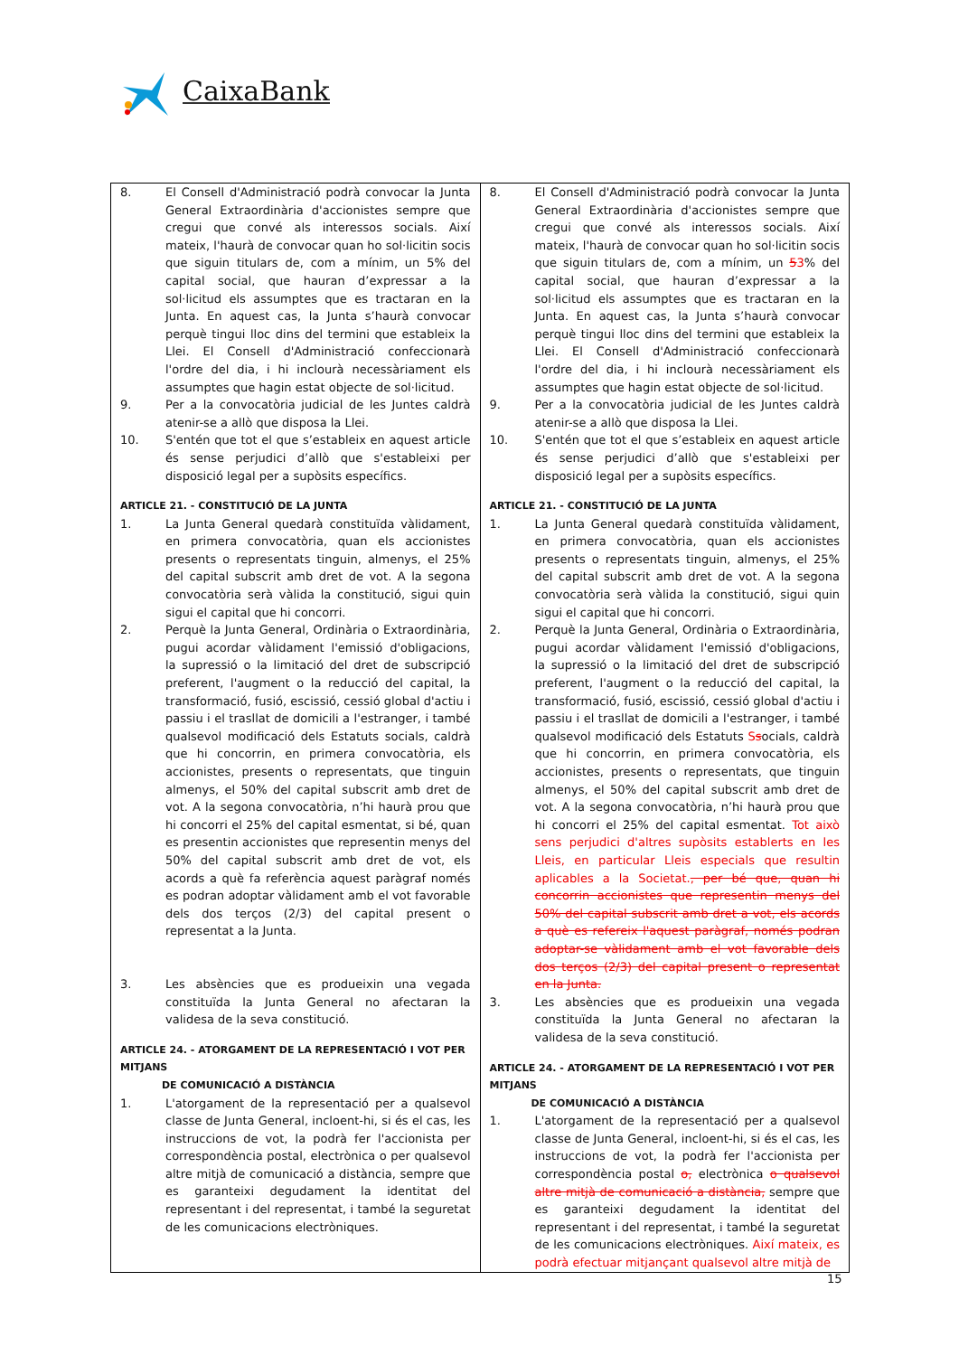CaixaBank
| 8. El Consell d'Administració podrà convocar la Junta General Extraordinària d'accionistes sempre que cregui que convé als interessos socials. Així mateix, l'haurà de convocar quan ho sol·licitin socis que siguin titulars de, com a mínim, un 5% del capital social, que hauran d’expressar a la sol·licitud els assumptes que es tractaran en la Junta. En aquest cas, la Junta s’haurà convocar perquè tingui lloc dins del termini que estableix la Llei. El Consell d'Administració confeccionarà l'ordre del dia, i hi inclourà necessàriament els assumptes que hagin estat objecte de sol·licitud. 9. Per a la convocatòria judicial de les Juntes caldrà atenir-se a allò que disposa la Llei. 10. S'entén que tot el que s’estableix en aquest article és sense perjudici d’allò que s'estableixi per disposició legal per a supòsits específics. ARTICLE 21. - CONSTITUCIÓ DE LA JUNTA 1. La Junta General quedarà constituïda vàlidament, en primera convocatòria, quan els accionistes presents o representats tinguin, almenys, el 25% del capital subscrit amb dret de vot. A la segona convocatòria serà vàlida la constitució, sigui quin sigui el capital que hi concorri. 2. Perquè la Junta General, Ordinària o Extraordinària, pugui acordar vàlidament l'emissió d'obligacions, la supressió o la limitació del dret de subscripció preferent, l'augment o la reducció del capital, la transformació, fusió, escissió, cessió global d'actiu i passiu i el trasllat de domicili a l'estranger, i també qualsevol modificació dels Estatuts socials, caldrà que hi concorrin, en primera convocatòria, els accionistes, presents o representats, que tinguin almenys, el 50% del capital subscrit amb dret de vot. A la segona convocatòria, n’hi haurà prou que hi concorri el 25% del capital esmentat, si bé, quan es presentin accionistes que representin menys del 50% del capital subscrit amb dret de vot, els acords a què fa referència aquest paràgraf només es podran adoptar vàlidament amb el vot favorable dels dos terços (2/3) del capital present o representat a la Junta. 3. Les absències que es produeixin una vegada constituïda la Junta General no afectaran la validesa de la seva constitució. ARTICLE 24. - ATORGAMENT DE LA REPRESENTACIÓ I VOT PER MITJANS DE COMUNICACIÓ A DISTÀNCIA 1. L'atorgament de la representació per a qualsevol classe de Junta General, incloent-hi, si és el cas, les instruccions de vot, la podrà fer l'accionista per correspondència postal, electrònica o per qualsevol altre mitjà de comunicació a distància, sempre que es garanteixi degudament la identitat del representant i del representat, i també la seguretat de les comunicacions electròniques. | 8. El Consell d'Administració podrà convocar la Junta General Extraordinària d'accionistes sempre que cregui que convé als interessos socials. Així mateix, l'haurà de convocar quan ho sol·licitin socis que siguin titulars de, com a mínim, un 5 3 % del capital social, que hauran d’expressar a la sol·licitud els assumptes que es tractaran en la Junta. En aquest cas, la Junta s’haurà convocar perquè tingui lloc dins del termini que estableix la Llei. El Consell d'Administració confeccionarà l'ordre del dia, i hi inclourà necessàriament els assumptes que hagin estat objecte de sol·licitud. 9. Per a la convocatòria judicial de les Juntes caldrà atenir-se a allò que disposa la Llei. 10. S'entén que tot el que s’estableix en aquest article és sense perjudici d’allò que s'estableixi per disposició legal per a supòsits específics. ARTICLE 21. - CONSTITUCIÓ DE LA JUNTA 1. La Junta General quedarà constituïda vàlidament, en primera convocatòria, quan els accionistes presents o representats tinguin, almenys, el 25% del capital subscrit amb dret de vot. A la segona convocatòria serà vàlida la constitució, sigui quin sigui el capital que hi concorri. 2. Perquè la Junta General, Ordinària o Extraordinària, pugui acordar vàlidament l'emissió d'obligacions, la supressió o la limitació del dret de subscripció preferent, l'augment o la reducció del capital, la transformació, fusió, escissió, cessió global d'actiu i passiu i el trasllat de domicili a l'estranger, i també qualsevol modificació dels Estatuts S s ocials, caldrà que hi concorrin, en primera convocatòria, els accionistes, presents o representats, que tinguin almenys, el 50% del capital subscrit amb dret de vot. A la segona convocatòria, n’hi haurà prou que hi concorri el 25% del capital esmentat. Tot això sens perjudici d'altres supòsits establerts en les Lleis, en particular Lleis especials que resultin aplicables a la Societat. , per bé que, quan hi concorrin accionistes que representin menys del 50% del capital subscrit amb dret a vot, els acords a què es refereix l'aquest paràgraf, només podran adoptar-se vàlidament amb el vot favorable dels dos terços (2/3) del capital present o representat en la Junta. 3. Les absències que es produeixin una vegada constituïda la Junta General no afectaran la validesa de la seva constitució. ARTICLE 24. - ATORGAMENT DE LA REPRESENTACIÓ I VOT PER MITJANS DE COMUNICACIÓ A DISTÀNCIA 1. L'atorgament de la representació per a qualsevol classe de Junta General, incloent-hi, si és el cas, les instruccions de vot, la podrà fer l'accionista per correspondència postal o, electrònica o qualsevol altre mitjà de comunicació a distància, sempre que es garanteixi degudament la identitat del representant i del representat, i també la seguretat de les comunicacions electròniques. Així mateix, es podrà efectuar mitjançant qualsevol altre mitjà de |
15